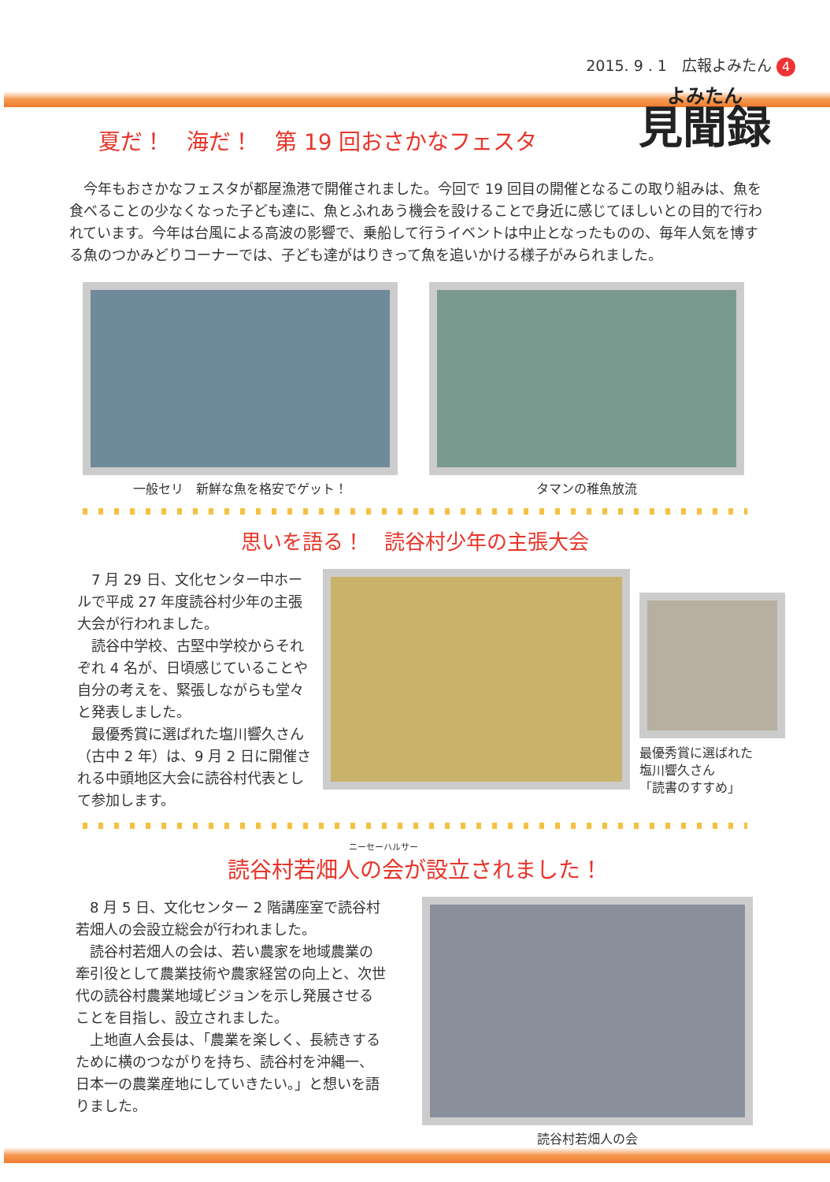2015. 9 . 1　広報よみたん 4
よみたん
見聞録
夏だ！　海だ！　第 19 回おさかなフェスタ
今年もおさかなフェスタが都屋漁港で開催されました。今回で 19 回目の開催となるこの取り組みは、魚を食べることの少なくなった子ども達に、魚とふれあう機会を設けることで身近に感じてほしいとの目的で行われています。今年は台風による高波の影響で、乗船して行うイベントは中止となったものの、毎年人気を博する魚のつかみどりコーナーでは、子ども達がはりきって魚を追いかける様子がみられました。
一般セリ　新鮮な魚を格安でゲット！ タマンの稚魚放流
思いを語る！　読谷村少年の主張大会
7 月 29 日、文化センター中ホールで平成 27 年度読谷村少年の主張大会が行われました。
　読谷中学校、古堅中学校からそれぞれ 4 名が、日頃感じていることや自分の考えを、緊張しながらも堂々と発表しました。
　最優秀賞に選ばれた塩川響久さん（古中 2 年）は、9 月 2 日に開催される中頭地区大会に読谷村代表として参加します。
最優秀賞に選ばれた
塩川響久さん
「読書のすすめ」
ニーセーハルサー
読谷村若畑人の会が設立されました！
8 月 5 日、文化センター 2 階講座室で読谷村若畑人の会設立総会が行われました。
　読谷村若畑人の会は、若い農家を地域農業の牽引役として農業技術や農家経営の向上と、次世代の読谷村農業地域ビジョンを示し発展させることを目指し、設立されました。
　上地直人会長は、「農業を楽しく、長続きするために横のつながりを持ち、読谷村を沖縄一、日本一の農業産地にしていきたい。」と想いを語りました。
読谷村若畑人の会